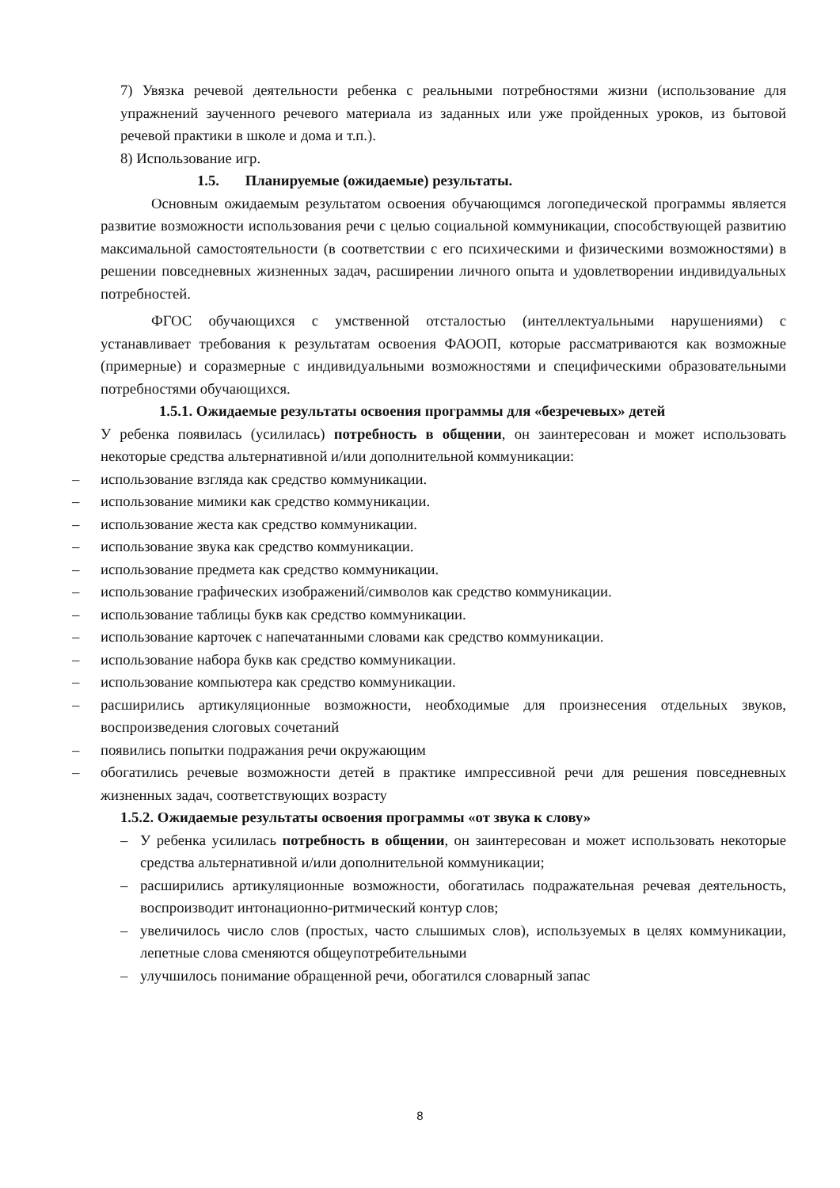7) Увязка речевой деятельности ребенка с реальными потребностями жизни (использование для упражнений заученного речевого материала из заданных или уже пройденных уроков, из бытовой речевой практики в школе и дома и т.п.).
8) Использование игр.
1.5. Планируемые (ожидаемые) результаты.
Основным ожидаемым результатом освоения обучающимся логопедической программы является развитие возможности использования речи с целью социальной коммуникации, способствующей развитию максимальной самостоятельности (в соответствии с его психическими и физическими возможностями) в решении повседневных жизненных задач, расширении личного опыта и удовлетворении индивидуальных потребностей.
ФГОС обучающихся с умственной отсталостью (интеллектуальными нарушениями) с устанавливает требования к результатам освоения ФАООП, которые рассматриваются как возможные (примерные) и соразмерные с индивидуальными возможностями и специфическими образовательными потребностями обучающихся.
1.5.1. Ожидаемые результаты освоения программы для «безречевых» детей
У ребенка появилась (усилилась) потребность в общении, он заинтересован и может использовать некоторые средства альтернативной и/или дополнительной коммуникации:
– использование взгляда как средство коммуникации.
– использование мимики как средство коммуникации.
– использование жеста как средство коммуникации.
– использование звука как средство коммуникации.
– использование предмета как средство коммуникации.
– использование графических изображений/символов как средство коммуникации.
– использование таблицы букв как средство коммуникации.
– использование карточек с напечатанными словами как средство коммуникации.
– использование набора букв как средство коммуникации.
– использование компьютера как средство коммуникации.
– расширились артикуляционные возможности, необходимые для произнесения отдельных звуков, воспроизведения слоговых сочетаний
– появились попытки подражания речи окружающим
– обогатились речевые возможности детей в практике импрессивной речи для решения повседневных жизненных задач, соответствующих возрасту
1.5.2. Ожидаемые результаты освоения программы «от звука к слову»
– У ребенка усилилась потребность в общении, он заинтересован и может использовать некоторые средства альтернативной и/или дополнительной коммуникации;
– расширились артикуляционные возможности, обогатилась подражательная речевая деятельность, воспроизводит интонационно-ритмический контур слов;
– увеличилось число слов (простых, часто слышимых слов), используемых в целях коммуникации, лепетные слова сменяются общеупотребительными
– улучшилось понимание обращенной речи, обогатился словарный запас
8